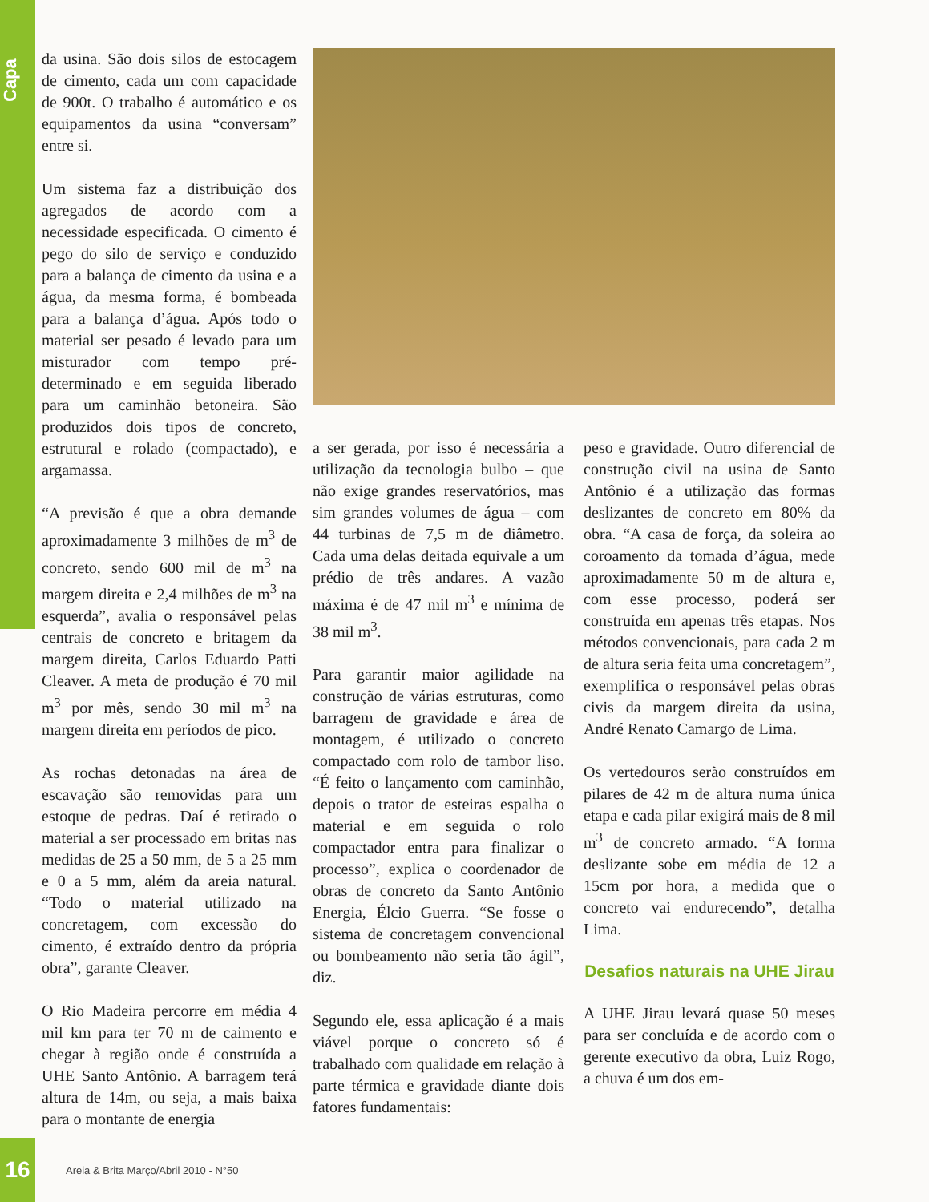Capa
da usina. São dois silos de estocagem de cimento, cada um com capacidade de 900t. O trabalho é automático e os equipamentos da usina “conversam” entre si.
Um sistema faz a distribuição dos agregados de acordo com a necessidade especificada. O cimento é pego do silo de serviço e conduzido para a balança de cimento da usina e a água, da mesma forma, é bombeada para a balança d’água. Após todo o material ser pesado é levado para um misturador com tempo pré-determinado e em seguida liberado para um caminhão betoneira. São produzidos dois tipos de concreto, estrutural e rolado (compactado), e argamassa.
“A previsão é que a obra demande aproximadamente 3 milhões de m<sup>3</sup> de concreto, sendo 600 mil de m<sup>3</sup> na margem direita e 2,4 milhões de m<sup>3</sup> na esquerda”, avalia o responsável pelas centrais de concreto e britagem da margem direita, Carlos Eduardo Patti Cleaver. A meta de produção é 70 mil m<sup>3</sup> por mês, sendo 30 mil m<sup>3</sup> na margem direita em períodos de pico.
As rochas detonadas na área de escavação são removidas para um estoque de pedras. Daí é retirado o material a ser processado em britas nas medidas de 25 a 50 mm, de 5 a 25 mm e 0 a 5 mm, além da areia natural. “Todo o material utilizado na concretagem, com excessão do cimento, é extraído dentro da própria obra”, garante Cleaver.
O Rio Madeira percorre em média 4 mil km para ter 70 m de caimento e chegar à região onde é construída a UHE Santo Antônio. A barragem terá altura de 14m, ou seja, a mais baixa para o montante de energia
a ser gerada, por isso é necessária a utilização da tecnologia bulbo – que não exige grandes reservatórios, mas sim grandes volumes de água – com 44 turbinas de 7,5 m de diâmetro. Cada uma delas deitada equivale a um prédio de três andares. A vazão máxima é de 47 mil m<sup>3</sup> e mínima de 38 mil m<sup>3</sup>.
Para garantir maior agilidade na construção de várias estruturas, como barragem de gravidade e área de montagem, é utilizado o concreto compactado com rolo de tambor liso. “É feito o lançamento com caminhão, depois o trator de esteiras espalha o material e em seguida o rolo compactador entra para finalizar o processo”, explica o coordenador de obras de concreto da Santo Antônio Energia, Élcio Guerra. “Se fosse o sistema de concretagem convencional ou bombeamento não seria tão ágil”, diz.
Segundo ele, essa aplicação é a mais viável porque o concreto só é trabalhado com qualidade em relação à parte térmica e gravidade diante dois fatores fundamentais:
peso e gravidade. Outro diferencial de construção civil na usina de Santo Antônio é a utilização das formas deslizantes de concreto em 80% da obra. “A casa de força, da soleira ao coroamento da tomada d’água, mede aproximadamente 50 m de altura e, com esse processo, poderá ser construída em apenas três etapas. Nos métodos convencionais, para cada 2 m de altura seria feita uma concretagem”, exemplifica o responsável pelas obras civis da margem direita da usina, André Renato Camargo de Lima.
Os vertedouros serão construídos em pilares de 42 m de altura numa única etapa e cada pilar exigirá mais de 8 mil m<sup>3</sup> de concreto armado. “A forma deslizante sobe em média de 12 a 15cm por hora, a medida que o concreto vai endurecendo”, detalha Lima.
Desafios naturais na UHE Jirau
A UHE Jirau levará quase 50 meses para ser concluída e de acordo com o gerente executivo da obra, Luiz Rogo, a chuva é um dos em-
16
Areia & Brita Março/Abril 2010 - N°50